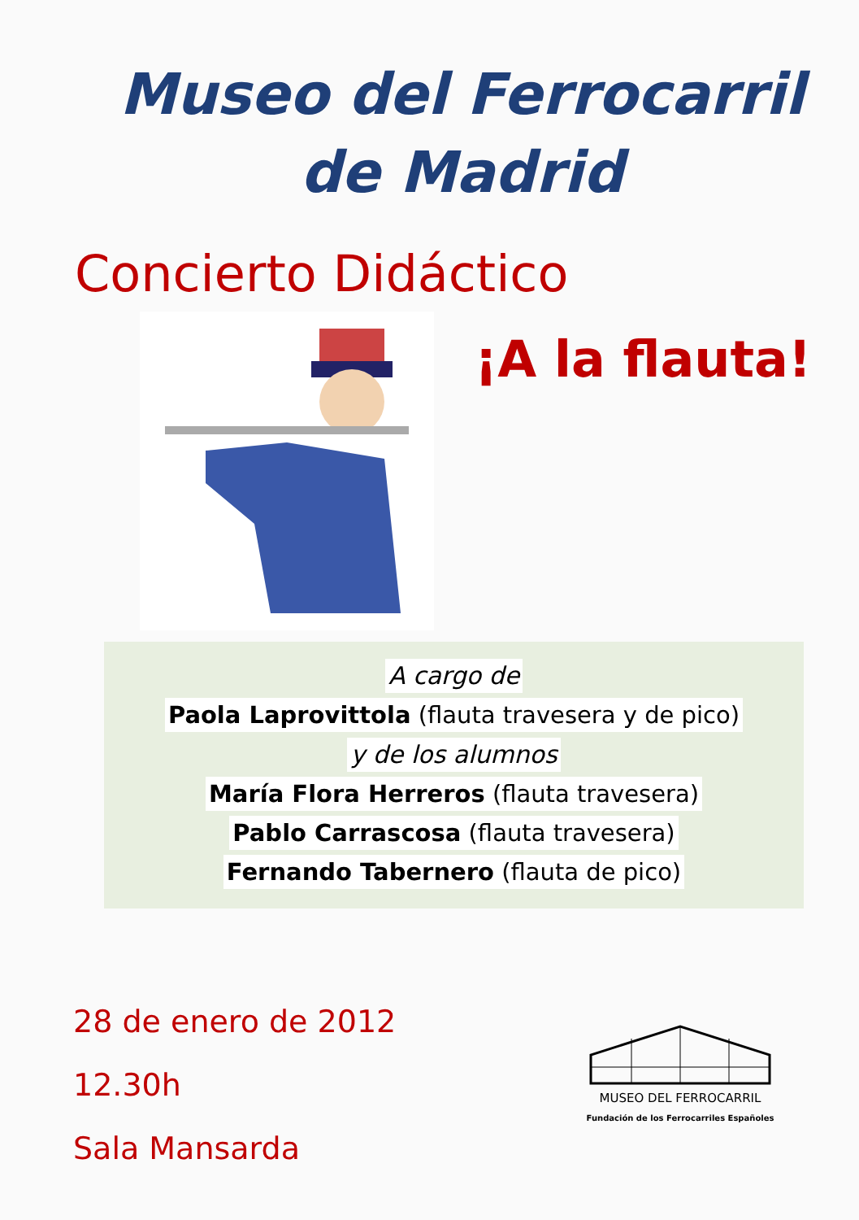Museo del Ferrocarril
de Madrid
Concierto Didáctico
¡A la flauta!
A cargo de
Paola Laprovittola (flauta travesera y de pico)
y de los alumnos
María Flora Herreros (flauta travesera)
Pablo Carrascosa (flauta travesera)
Fernando Tabernero (flauta de pico)
28 de enero de 2012
12.30h
Sala Mansarda
MUSEO DEL FERROCARRIL
Fundación de los Ferrocarriles Españoles